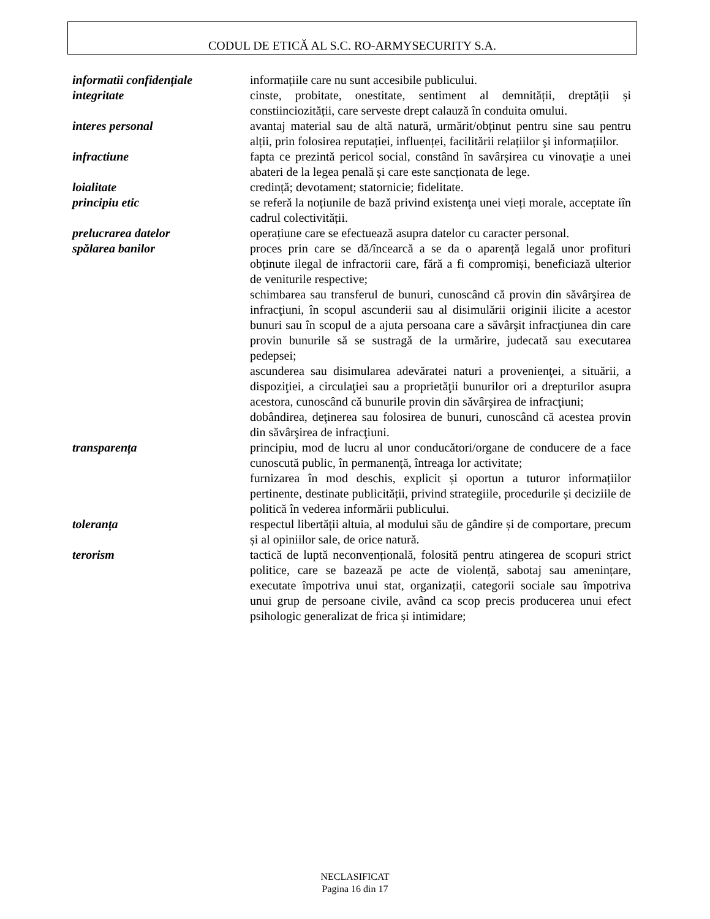CODUL DE ETICĂ AL S.C. RO-ARMYSECURITY S.A.
informatii confidențiale informațiile care nu sunt accesibile publicului.
integritate cinste, probitate, onestitate, sentiment al demnității, dreptății și constiinciozității, care serveste drept calauză în conduita omului.
interes personal avantaj material sau de altă natură, urmărit/obținut pentru sine sau pentru alții, prin folosirea reputației, influenței, facilitării relațiilor şi informațiilor.
infractiune fapta ce prezintă pericol social, constând în savârșirea cu vinovație a unei abateri de la legea penală și care este sancționata de lege.
loialitate credință; devotament; statornicie; fidelitate.
principiu etic se referă la noțiunile de bază privind existenţa unei vieți morale, acceptate iîn cadrul colectivității.
prelucrarea datelor operațiune care se efectuează asupra datelor cu caracter personal.
spălarea banilor proces prin care se dă/încearcă a se da o aparență legală unor profituri obținute ilegal de infractorii care, fără a fi compromiși, beneficiază ulterior de veniturile respective;
schimbarea sau transferul de bunuri, cunoscând că provin din săvârşirea de infracţiuni, în scopul ascunderii sau al disimulării originii ilicite a acestor bunuri sau în scopul de a ajuta persoana care a săvârşit infracţiunea din care provin bunurile să se sustragă de la urmărire, judecată sau executarea pedepsei;
ascunderea sau disimularea adevăratei naturi a provenienţei, a situării, a dispoziţiei, a circulaţiei sau a proprietăţii bunurilor ori a drepturilor asupra acestora, cunoscând că bunurile provin din săvârşirea de infracţiuni;
dobândirea, deţinerea sau folosirea de bunuri, cunoscând că acestea provin din săvârşirea de infracţiuni.
transparența principiu, mod de lucru al unor conducători/organe de conducere de a face cunoscută public, în permanență, întreaga lor activitate;
furnizarea în mod deschis, explicit și oportun a tuturor informațiilor pertinente, destinate publicității, privind strategiile, procedurile și deciziile de politică în vederea informării publicului.
toleranța respectul libertății altuia, al modului său de gândire și de comportare, precum și al opiniilor sale, de orice natură.
terorism tactică de luptă neconvențională, folosită pentru atingerea de scopuri strict politice, care se bazează pe acte de violență, sabotaj sau amenințare, executate împotriva unui stat, organizații, categorii sociale sau împotriva unui grup de persoane civile, având ca scop precis producerea unui efect psihologic generalizat de frica și intimidare;
NECLASIFICAT
Pagina 16 din 17